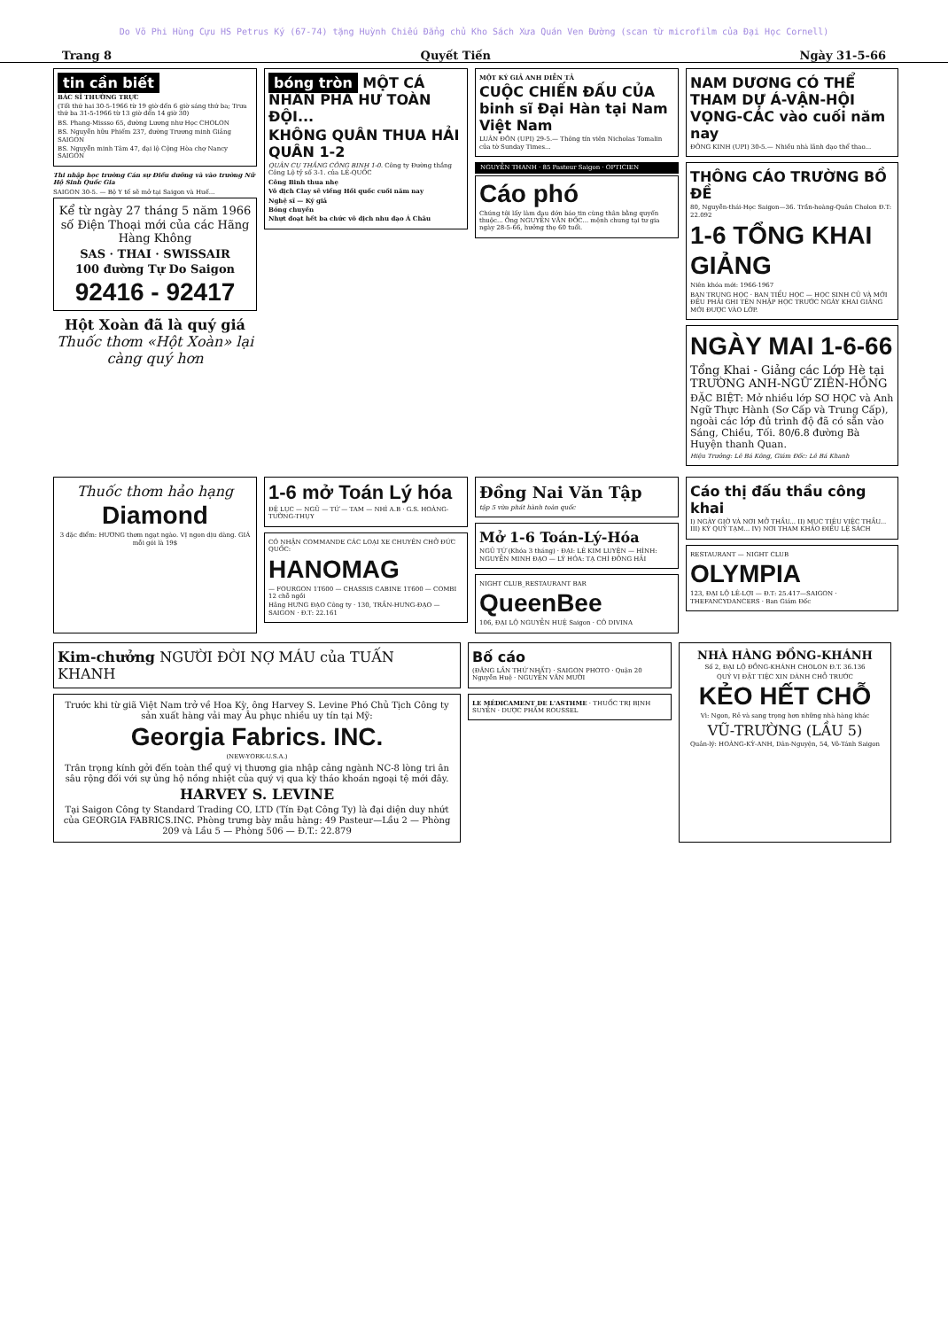Do Võ Phi Hùng Cựu HS Petrus Ký (67-74) tặng Huỳnh Chiếu Đẳng chủ Kho Sách Xưa Quán Ven Đường (scan từ microfilm của Đại Học Cornell)
Trang 8 Quyết Tiến Ngày 31-5-66
tin cần biết
BÁC SĨ THƯỜNG TRỰC
(Tối thứ hai 30-5-1966 từ 19 giờ đến 6 giờ sáng thứ ba; Trưa thứ ba 31-5-1966 từ 13 giờ đến 14 giờ 30)
BS. Phang-Missso 65, đường Lương như Học CHOLON
BS. Nguyễn hữu Phiếm 237, đường Trương minh Giảng SAIGON
BS. Nguyễn minh Tâm 47, đại lộ Cộng Hòa chợ Nancy SAIGON
Thi nhập học trường Cán sự Điều dưỡng và vào trường Nữ Hộ Sinh Quốc Gia
SAIGON 30-5. — Bộ Y tế sẽ mở tại Saigon và Huế...
Kể từ ngày 27 tháng 5 năm 1966 số Điện Thoại mới của các Hãng Hàng Không
SAS · THAI · SWISSAIR
100 đường Tự Do Saigon
92416 - 92417
Hột Xoàn đã là quý giá
Thuốc thơm «Hột Xoàn» lại càng quý hơn
bóng tròn MỘT CÁ NHÂN PHÁ HƯ TOÀN ĐỘI...
KHÔNG QUÂN THUA HẢI QUÂN 1-2
QUÂN CỤ THẮNG CÔNG BINH 1-0. Công ty Đường thắng Công Lộ tỷ số 3-1. của LÊ-QUỐC
Công Binh thua nhẹ
Vô địch Clay sẽ viếng Hồi quốc cuối năm nay
Nghệ sĩ — Ký giả
Bóng chuyền
Nhựt đoạt hết ba chức vô địch nhu đạo Á Châu
MỘT KÝ GIẢ ANH DIỄN TẢ
CUỘC CHIẾN ĐẤU CỦA binh sĩ Đại Hàn tại Nam Việt Nam
LUÂN ĐÔN (UPI) 29-5.— Thông tín viên Nicholas Tomalin của tờ Sunday Times...
NGUYỄN THANH · 85 Pasteur Saigon · OPTICIEN
Cáo phó
Chúng tôi lấy làm đau đớn báo tin cùng thân bằng quyến thuộc... Ông NGUYỄN VĂN ĐỐC... mệnh chung tại tư gia ngày 28-5-66, hưởng thọ 60 tuổi.
NAM DƯƠNG CÓ THỂ THAM DỰ Á-VẬN-HỘI VỌNG-CÁC vào cuối năm nay
ĐÔNG KINH (UPI) 30-5.— Nhiều nhà lãnh đạo thể thao...
THÔNG CÁO TRƯỜNG BỒ ĐỀ
80, Nguyễn-thái-Học Saigon—36. Trần-hoàng-Quân Cholon Đ.T: 22.092
1-6 TỔNG KHAI GIẢNG
Niên khóa mới: 1966-1967
BAN TRUNG HỌC · BAN TIỂU HỌC — HỌC SINH CŨ VÀ MỚI ĐỀU PHẢI GHI TÊN NHẬP HỌC TRƯỚC NGÀY KHAI GIẢNG MỚI ĐƯỢC VÀO LỚP.
NGÀY MAI 1-6-66
Tổng Khai - Giảng các Lớp Hè tại TRƯỜNG ANH-NGỮ ZIÊN-HỒNG
ĐẶC BIỆT: Mở nhiều lớp SƠ HỌC và Anh Ngữ Thực Hành (Sơ Cấp và Trung Cấp), ngoài các lớp đủ trình độ đã có sẵn vào Sáng, Chiều, Tối. 80/6.8 đường Bà Huyện thanh Quan.
Hiệu Trưởng: Lê Bá Kông, Giám Đốc: Lê Bá Khanh
Thuốc thơm hảo hạng
Diamond
3 đặc điểm: HƯƠNG thơm ngạt ngào. VỊ ngon dịu dàng. GIÁ mỗi gói là 19$
1-6 mở Toán Lý hóa
ĐỆ LỤC — NGŨ — TỨ — TAM — NHÌ A.B · G.S. HOÀNG-TƯỜNG-THỤY
CÓ NHẬN COMMANDE CÁC LOẠI XE CHUYÊN CHỞ ĐỨC QUỐC:
HANOMAG
— FOURGON 1T600 — CHASSIS CABINE 1T600 — COMBI 12 chỗ ngồi
Hãng HƯNG ĐẠO Công ty · 130, TRẦN-HƯNG-ĐẠO — SAIGON · Đ.T: 22.161
Đồng Nai Văn Tập
tập 5 vừa phát hành toàn quốc
Mở 1-6 Toán-Lý-Hóa
NGŨ TỨ (Khóa 3 tháng) · ĐẠI: LÊ KIM LUYỆN — HÌNH: NGUYỄN MINH ĐẠO — LÝ HÓA: TẠ CHÍ ĐÔNG HẢI
NIGHT CLUB_RESTAURANT BAR
QueenBee
106, ĐẠI LỘ NGUYỄN HUỆ Saigon · CÔ DIVINA
Cáo thị đấu thầu công khai
I) NGÀY GIỜ VÀ NƠI MỞ THẦU... II) MỤC TIÊU VIỆC THẦU... III) KÝ QUỸ TẠM... IV) NƠI THAM KHẢO ĐIỀU LỆ SÁCH
RESTAURANT — NIGHT CLUB
OLYMPIA
123, ĐẠI LỘ LÊ-LỢI — Đ.T: 25.417—SAIGON · THEFANCYDANCERS · Ban Giám Đốc
Kim-chưởng NGƯỜI ĐỜI NỢ MÁU của TUẤN KHANH
Trước khi từ giã Việt Nam trở về Hoa Kỳ, ông Harvey S. Levine Phó Chủ Tịch Công ty sản xuất hàng vải may Âu phục nhiều uy tín tại Mỹ:
Georgia Fabrics. INC.
(NEW-YORK-U.S.A.)
Trân trọng kính gởi đến toàn thể quý vị thương gia nhập cảng ngành NC-8 lòng tri ân sâu rộng đối với sự ủng hộ nồng nhiệt của quý vị qua kỳ tháo khoán ngoại tệ mới đây.
HARVEY S. LEVINE
Tại Saigon Công ty Standard Trading CO, LTD (Tín Đạt Công Ty) là đại diện duy nhứt của GEORGIA FABRICS.INC. Phòng trưng bày mẫu hàng: 49 Pasteur—Lầu 2 — Phòng 209 và Lầu 5 — Phòng 506 — Đ.T.: 22.879
Bố cáo
(ĐĂNG LẦN THỨ NHẤT) · SAIGON PHOTO · Quận 20 Nguyễn Huệ · NGUYỄN VĂN MƯỜI
LE MÉDICAMENT DE L'ASTHME · THUỐC TRỊ BỊNH SUYỄN · DƯỢC PHẨM ROUSSEL
NHÀ HÀNG ĐỒNG-KHÁNH
Số 2, ĐẠI LỘ ĐỒNG-KHÁNH CHOLON Đ.T. 36.136
QUÝ VỊ ĐẶT TIỆC XIN DÀNH CHỖ TRƯỚC
KẺO HẾT CHỖ
Vì: Ngon, Rẻ và sang trọng hơn những nhà hàng khác
VŨ-TRƯỜNG (LẦU 5)
Quản-lý: HOÀNG-KỲ-ANH, Dân-Nguyện, 54, Võ-Tánh Saigon